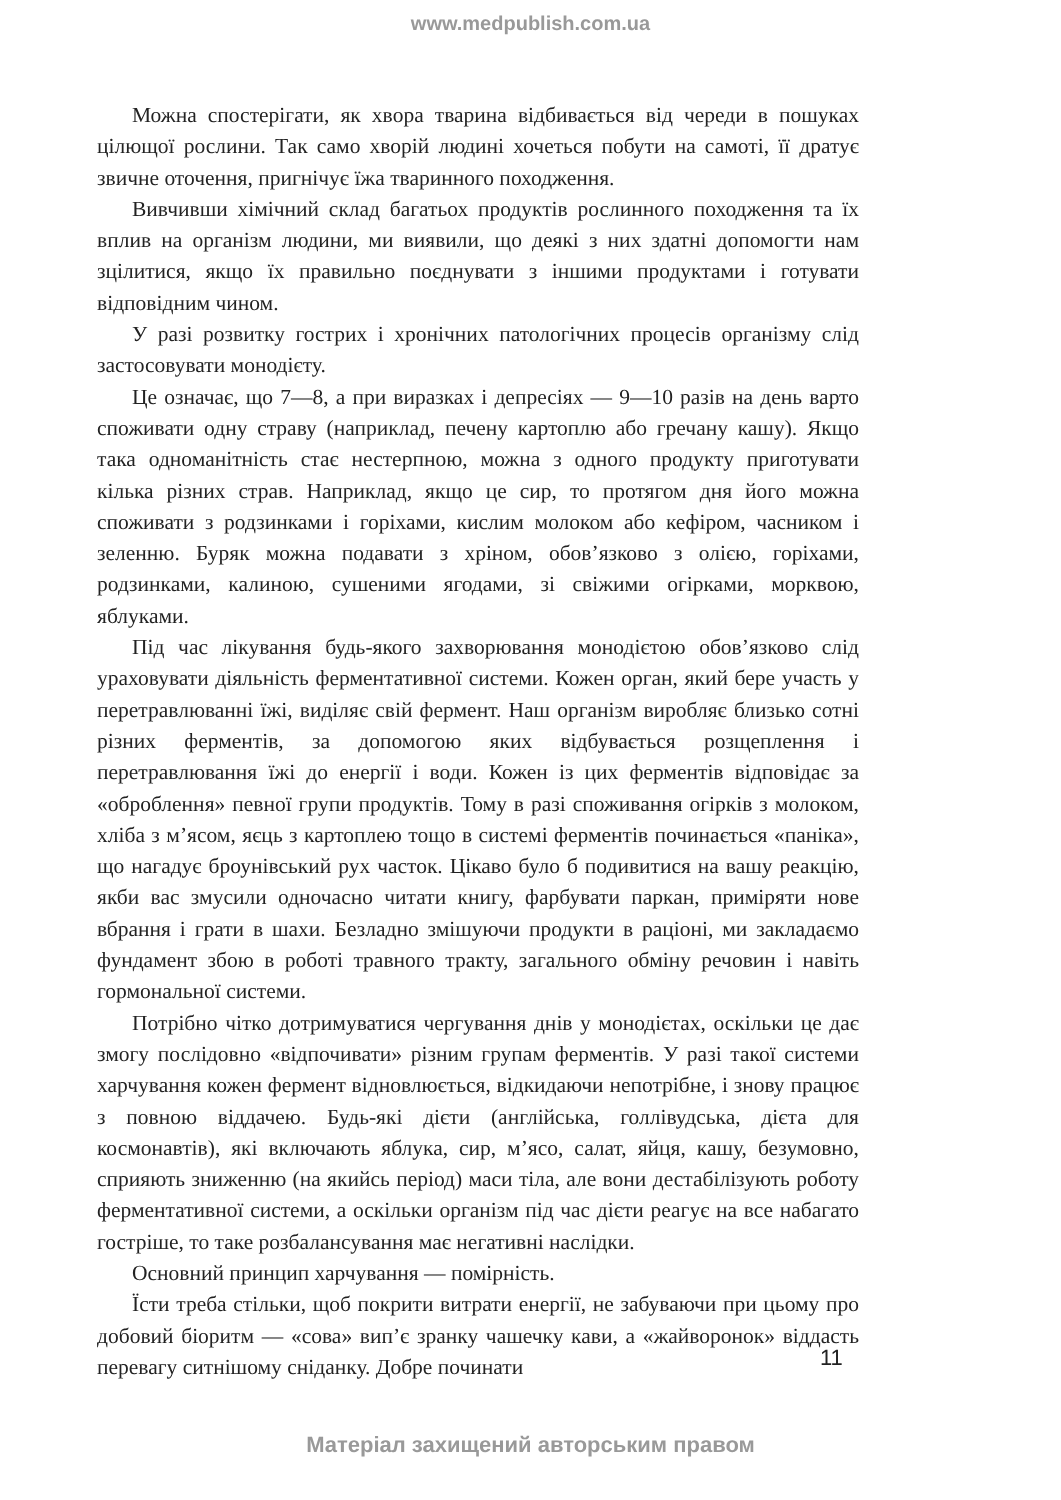www.medpublish.com.ua
Можна спостерігати, як хвора тварина відбивається від череди в пошуках цілющої рослини. Так само хворій людині хочеться побути на самоті, її дратує звичне оточення, пригнічує їжа тваринного походження.
Вивчивши хімічний склад багатьох продуктів рослинного походження та їх вплив на організм людини, ми виявили, що деякі з них здатні допомогти нам зцілитися, якщо їх правильно поєднувати з іншими продуктами і готувати відповідним чином.
У разі розвитку гострих і хронічних патологічних процесів організму слід застосовувати монодієту.
Це означає, що 7—8, а при виразках і депресіях — 9—10 разів на день варто споживати одну страву (наприклад, печену картоплю або гречану кашу). Якщо така одноманітність стає нестерпною, можна з одного продукту приготувати кілька різних страв. Наприклад, якщо це сир, то протягом дня його можна споживати з родзинками і горіхами, кислим молоком або кефіром, часником і зеленню. Буряк можна подавати з хріном, обов’язково з олією, горіхами, родзинками, калиною, сушеними ягодами, зі свіжими огірками, морквою, яблуками.
Під час лікування будь-якого захворювання монодієтою обов’язково слід ураховувати діяльність ферментативної системи. Кожен орган, який бере участь у перетравлюванні їжі, виділяє свій фермент. Наш організм виробляє близько сотні різних ферментів, за допомогою яких відбувається розщеплення і перетравлювання їжі до енергії і води. Кожен із цих ферментів відповідає за «оброблення» певної групи продуктів. Тому в разі споживання огірків з молоком, хліба з м’ясом, яєць з картоплею тощо в системі ферментів починається «паніка», що нагадує броунівський рух часток. Цікаво було б подивитися на вашу реакцію, якби вас змусили одночасно читати книгу, фарбувати паркан, приміряти нове вбрання і грати в шахи. Безладно змішуючи продукти в раціоні, ми закладаємо фундамент збою в роботі травного тракту, загального обміну речовин і навіть гормональної системи.
Потрібно чітко дотримуватися чергування днів у монодієтах, оскільки це дає змогу послідовно «відпочивати» різним групам ферментів. У разі такої системи харчування кожен фермент відновлюється, відкидаючи непотрібне, і знову працює з повною віддачею. Будь-які дієти (англійська, голлівудська, дієта для космонавтів), які включають яблука, сир, м’ясо, салат, яйця, кашу, безумовно, сприяють зниженню (на якийсь період) маси тіла, але вони дестабілізують роботу ферментативної системи, а оскільки організм під час дієти реагує на все набагато гостріше, то таке розбалансування має негативні наслідки.
Основний принцип харчування — помірність.
Їсти треба стільки, щоб покрити витрати енергії, не забуваючи при цьому про добовий біоритм — «сова» вип’є зранку чашечку кави, а «жайворонок» віддасть перевагу ситнішому сніданку. Добре починати
11
Матеріал захищений авторським правом